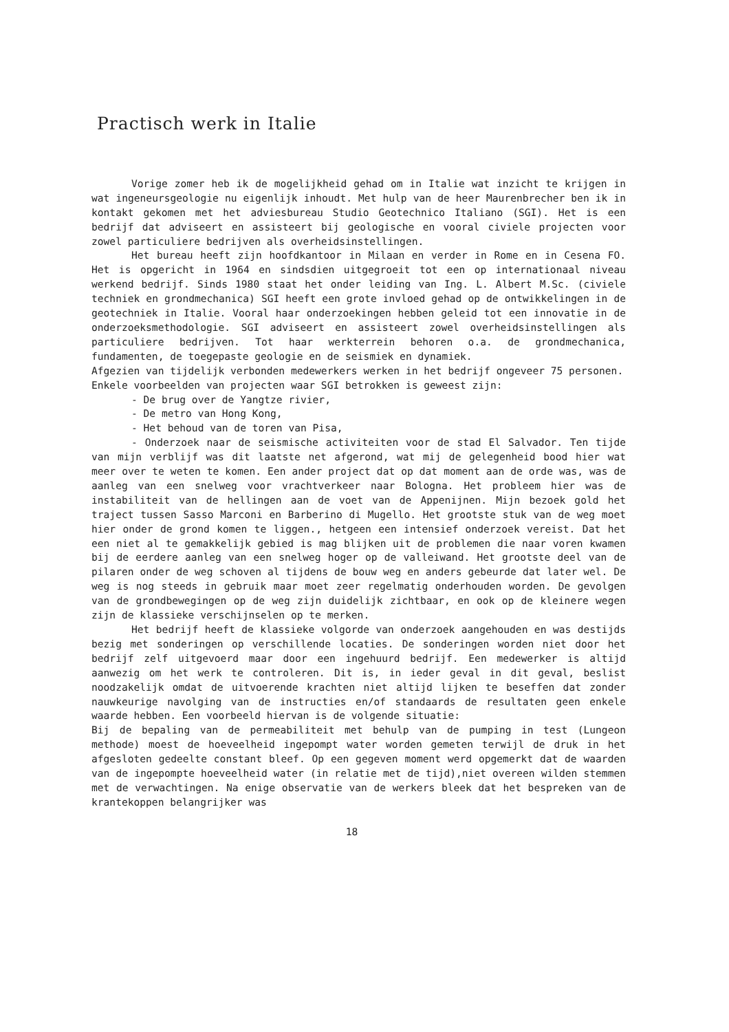Practisch werk in Italie
Vorige zomer heb ik de mogelijkheid gehad om in Italie wat inzicht te krijgen in wat ingeneursgeologie nu eigenlijk inhoudt. Met hulp van de heer Maurenbrecher ben ik in kontakt gekomen met het adviesbureau Studio Geotechnico Italiano (SGI). Het is een bedrijf dat adviseert en assisteert bij geologische en vooral civiele projecten voor zowel particuliere bedrijven als overheidsinstellingen.
Het bureau heeft zijn hoofdkantoor in Milaan en verder in Rome en in Cesena FO. Het is opgericht in 1964 en sindsdien uitgegroeit tot een op internationaal niveau werkend bedrijf. Sinds 1980 staat het onder leiding van Ing. L. Albert M.Sc. (civiele techniek en grondmechanica) SGI heeft een grote invloed gehad op de ontwikkelingen in de geotechniek in Italie. Vooral haar onderzoekingen hebben geleid tot een innovatie in de onderzoeksmethodologie. SGI adviseert en assisteert zowel overheidsinstellingen als particuliere bedrijven. Tot haar werkterrein behoren o.a. de grondmechanica, fundamenten, de toegepaste geologie en de seismiek en dynamiek.
Afgezien van tijdelijk verbonden medewerkers werken in het bedrijf ongeveer 75 personen.
Enkele voorbeelden van projecten waar SGI betrokken is geweest zijn:
- De brug over de Yangtze rivier,
- De metro van Hong Kong,
- Het behoud van de toren van Pisa,
- Onderzoek naar de seismische activiteiten voor de stad El Salvador. Ten tijde van mijn verblijf was dit laatste net afgerond, wat mij de gelegenheid bood hier wat meer over te weten te komen. Een ander project dat op dat moment aan de orde was, was de aanleg van een snelweg voor vrachtverkeer naar Bologna. Het probleem hier was de instabiliteit van de hellingen aan de voet van de Appenijnen. Mijn bezoek gold het traject tussen Sasso Marconi en Barberino di Mugello. Het grootste stuk van de weg moet hier onder de grond komen te liggen., hetgeen een intensief onderzoek vereist. Dat het een niet al te gemakkelijk gebied is mag blijken uit de problemen die naar voren kwamen bij de eerdere aanleg van een snelweg hoger op de valleiwand. Het grootste deel van de pilaren onder de weg schoven al tijdens de bouw weg en anders gebeurde dat later wel. De weg is nog steeds in gebruik maar moet zeer regelmatig onderhouden worden. De gevolgen van de grondbewegingen op de weg zijn duidelijk zichtbaar, en ook op de kleinere wegen zijn de klassieke verschijnselen op te merken.
Het bedrijf heeft de klassieke volgorde van onderzoek aangehouden en was destijds bezig met sonderingen op verschillende locaties. De sonderingen worden niet door het bedrijf zelf uitgevoerd maar door een ingehuurd bedrijf. Een medewerker is altijd aanwezig om het werk te controleren. Dit is, in ieder geval in dit geval, beslist noodzakelijk omdat de uitvoerende krachten niet altijd lijken te beseffen dat zonder nauwkeurige navolging van de instructies en/of standaards de resultaten geen enkele waarde hebben. Een voorbeeld hiervan is de volgende situatie:
Bij de bepaling van de permeabiliteit met behulp van de pumping in test (Lungeon methode) moest de hoeveelheid ingepompt water worden gemeten terwijl de druk in het afgesloten gedeelte constant bleef. Op een gegeven moment werd opgemerkt dat de waarden van de ingepompte hoeveelheid water (in relatie met de tijd),niet overeen wilden stemmen met de verwachtingen. Na enige observatie van de werkers bleek dat het bespreken van de krantekoppen belangrijker was
18